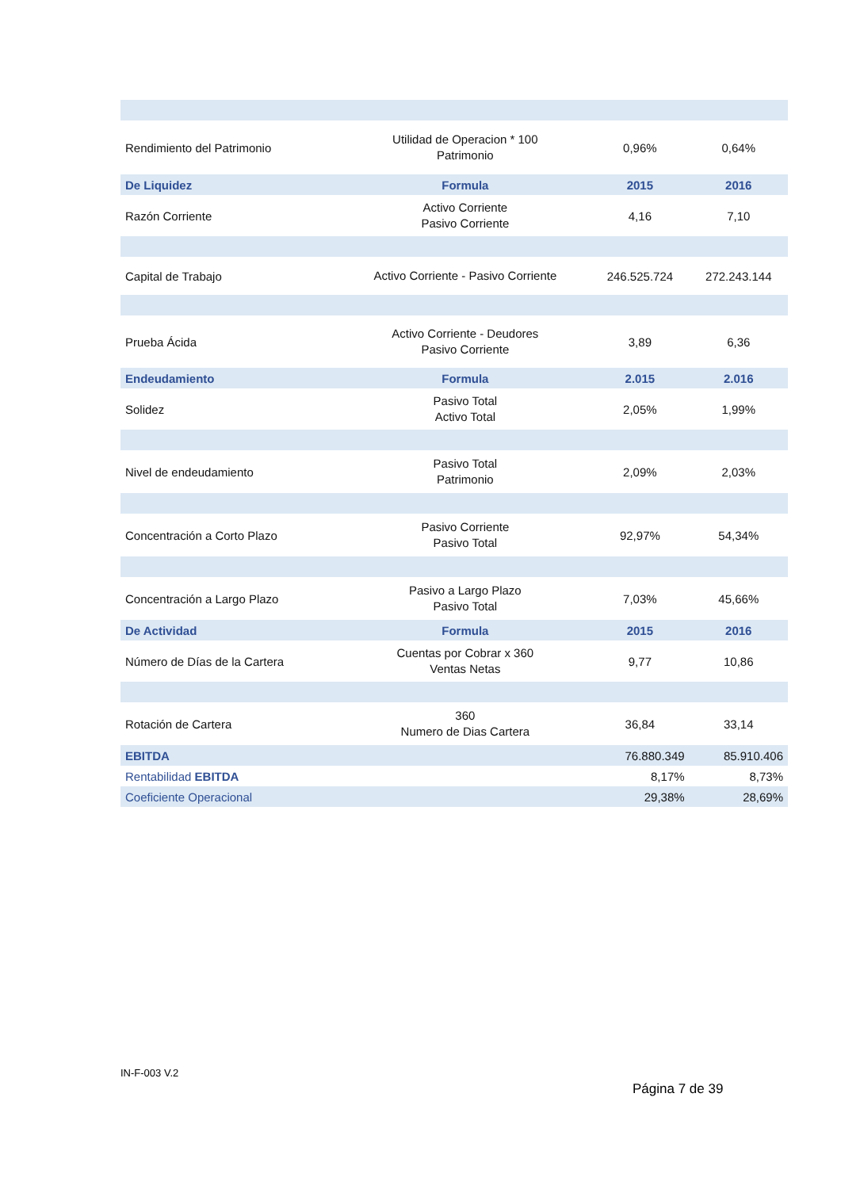| Rendimiento del Patrimonio | Utilidad de Operacion * 100 Patrimonio | 0,96% | 0,64% |
| De Liquidez | Formula | 2015 | 2016 |
| Razón Corriente | Activo Corriente Pasivo Corriente | 4,16 | 7,10 |
| Capital de Trabajo | Activo Corriente - Pasivo Corriente | 246.525.724 | 272.243.144 |
| Prueba Ácida | Activo Corriente - Deudores Pasivo Corriente | 3,89 | 6,36 |
| Endeudamiento | Formula | 2.015 | 2.016 |
| Solidez | Pasivo Total Activo Total | 2,05% | 1,99% |
| Nivel de endeudamiento | Pasivo Total Patrimonio | 2,09% | 2,03% |
| Concentración a Corto Plazo | Pasivo Corriente Pasivo Total | 92,97% | 54,34% |
| Concentración a Largo Plazo | Pasivo a Largo Plazo Pasivo Total | 7,03% | 45,66% |
| De Actividad | Formula | 2015 | 2016 |
| Número de Días de la Cartera | Cuentas por Cobrar x 360 Ventas Netas | 9,77 | 10,86 |
| Rotación de Cartera | 360 Numero de Dias Cartera | 36,84 | 33,14 |
| EBITDA | | 76.880.349 | 85.910.406 |
| Rentabilidad EBITDA | | 8,17% | 8,73% |
| Coeficiente Operacional | | 29,38% | 28,69% |
IN-F-003 V.2
Página 7 de 39